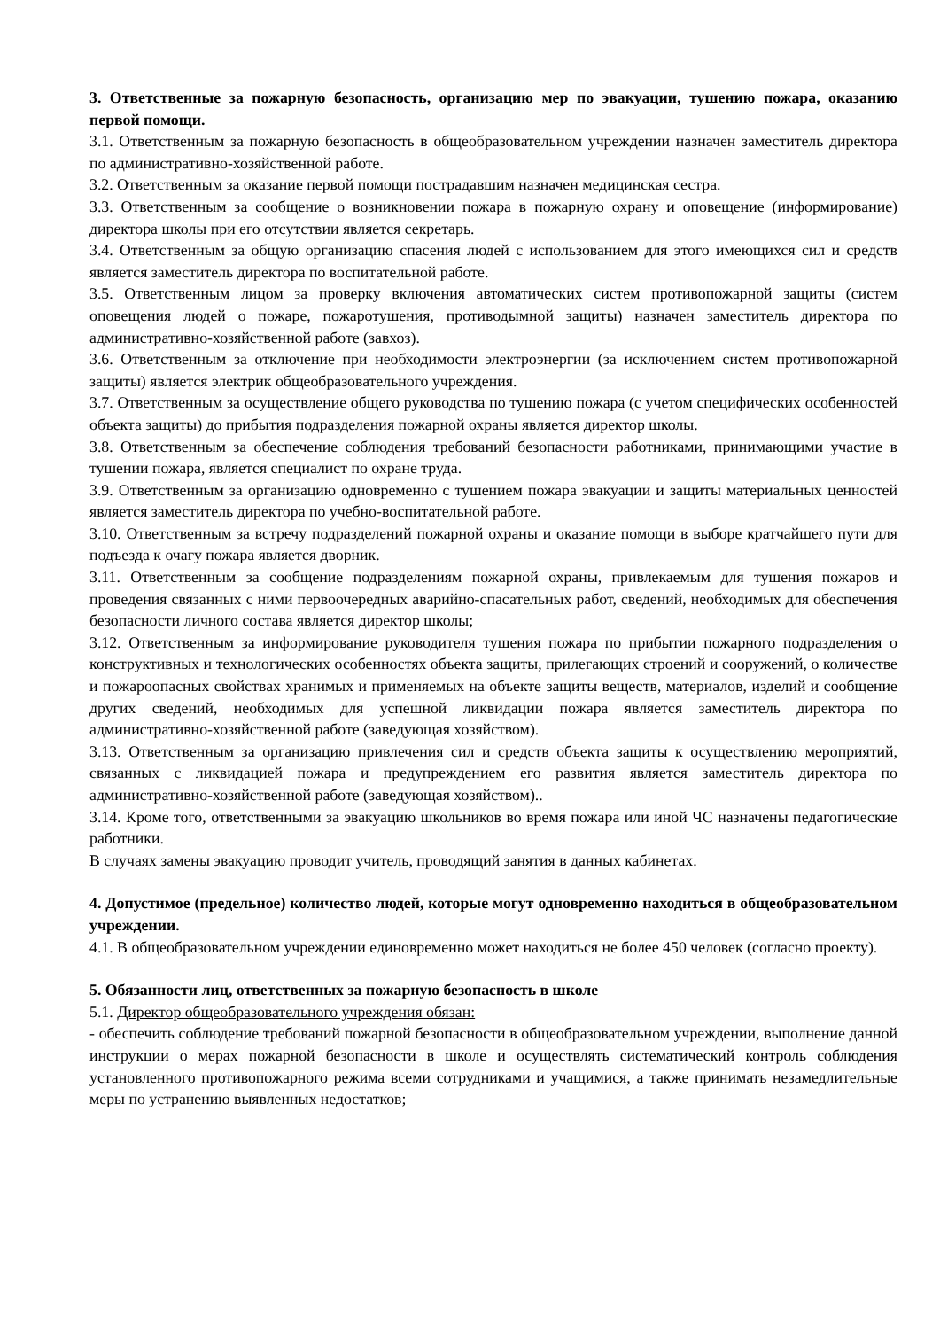3. Ответственные за пожарную безопасность, организацию мер по эвакуации, тушению пожара, оказанию первой помощи.
3.1. Ответственным за пожарную безопасность в общеобразовательном учреждении назначен заместитель директора по административно-хозяйственной работе.
3.2. Ответственным за оказание первой помощи пострадавшим назначен медицинская сестра.
3.3. Ответственным за сообщение о возникновении пожара в пожарную охрану и оповещение (информирование) директора школы при его отсутствии является секретарь.
3.4. Ответственным за общую организацию спасения людей с использованием для этого имеющихся сил и средств является заместитель директора по воспитательной работе.
3.5. Ответственным лицом за проверку включения автоматических систем противопожарной защиты (систем оповещения людей о пожаре, пожаротушения, противодымной защиты) назначен заместитель директора по административно-хозяйственной работе (завхоз).
3.6. Ответственным за отключение при необходимости электроэнергии (за исключением систем противопожарной защиты) является электрик общеобразовательного учреждения.
3.7. Ответственным за осуществление общего руководства по тушению пожара (с учетом специфических особенностей объекта защиты) до прибытия подразделения пожарной охраны является директор школы.
3.8. Ответственным за обеспечение соблюдения требований безопасности работниками, принимающими участие в тушении пожара, является специалист по охране труда.
3.9. Ответственным за организацию одновременно с тушением пожара эвакуации и защиты материальных ценностей является заместитель директора по учебно-воспитательной работе.
3.10. Ответственным за встречу подразделений пожарной охраны и оказание помощи в выборе кратчайшего пути для подъезда к очагу пожара является дворник.
3.11. Ответственным за сообщение подразделениям пожарной охраны, привлекаемым для тушения пожаров и проведения связанных с ними первоочередных аварийно-спасательных работ, сведений, необходимых для обеспечения безопасности личного состава является директор школы;
3.12. Ответственным за информирование руководителя тушения пожара по прибытии пожарного подразделения о конструктивных и технологических особенностях объекта защиты, прилегающих строений и сооружений, о количестве и пожароопасных свойствах хранимых и применяемых на объекте защиты веществ, материалов, изделий и сообщение других сведений, необходимых для успешной ликвидации пожара является заместитель директора по административно-хозяйственной работе (заведующая хозяйством).
3.13. Ответственным за организацию привлечения сил и средств объекта защиты к осуществлению мероприятий, связанных с ликвидацией пожара и предупреждением его развития является заместитель директора по административно-хозяйственной работе (заведующая хозяйством)..
3.14. Кроме того, ответственными за эвакуацию школьников во время пожара или иной ЧС назначены педагогические работники.
В случаях замены эвакуацию проводит учитель, проводящий занятия в данных кабинетах.
4. Допустимое (предельное) количество людей, которые могут одновременно находиться в общеобразовательном учреждении.
4.1. В общеобразовательном учреждении единовременно может находиться не более 450 человек (согласно проекту).
5. Обязанности лиц, ответственных за пожарную безопасность в школе
5.1. Директор общеобразовательного учреждения обязан:
- обеспечить соблюдение требований пожарной безопасности в общеобразовательном учреждении, выполнение данной инструкции о мерах пожарной безопасности в школе и осуществлять систематический контроль соблюдения установленного противопожарного режима всеми сотрудниками и учащимися, а также принимать незамедлительные меры по устранению выявленных недостатков;